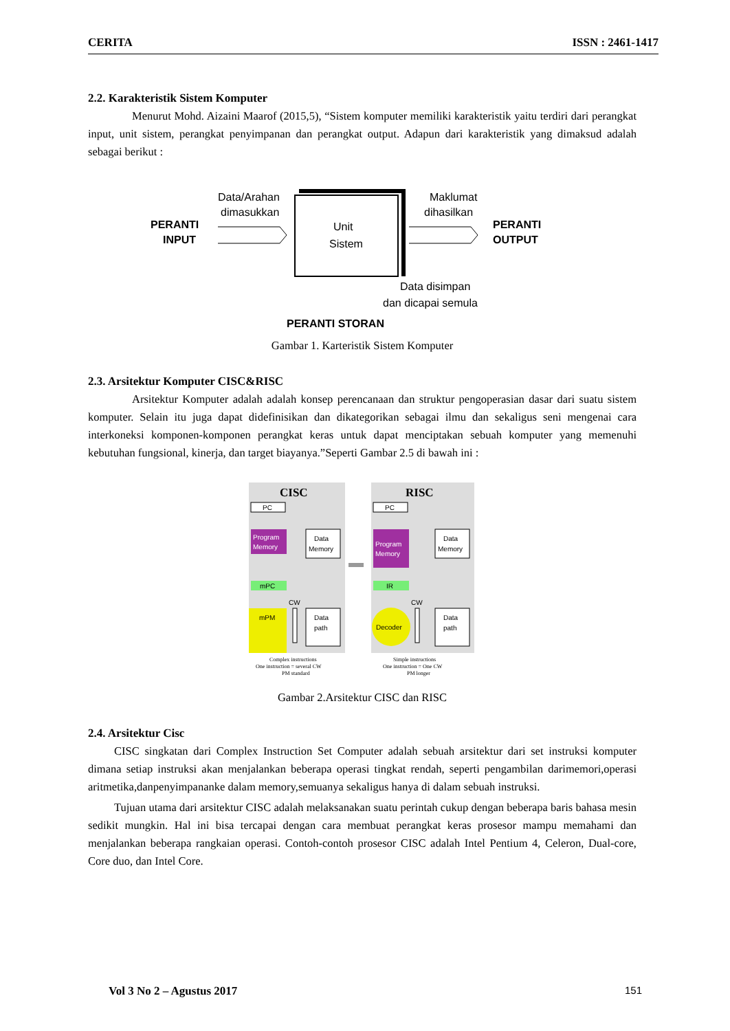CERITA ISSN : 2461-1417
2.2. Karakteristik Sistem Komputer
Menurut Mohd. Aizaini Maarof (2015,5), “Sistem komputer memiliki karakteristik yaitu terdiri dari perangkat input, unit sistem, perangkat penyimpanan dan perangkat output. Adapun dari karakteristik yang dimaksud adalah sebagai berikut :
PERANTI
INPUT
Data/Arahan
dimasukkan
Unit
Sistem
Maklumat
dihasilkan
PERANTI
OUTPUT
Data disimpan
dan dicapai semula
PERANTI STORAN
Gambar 1. Karteristik Sistem Komputer
2.3. Arsitektur Komputer CISC&RISC
Arsitektur Komputer adalah adalah konsep perencanaan dan struktur pengoperasian dasar dari suatu sistem komputer. Selain itu juga dapat didefinisikan dan dikategorikan sebagai ilmu dan sekaligus seni mengenai cara interkoneksi komponen-komponen perangkat keras untuk dapat menciptakan sebuah komputer yang memenuhi kebutuhan fungsional, kinerja, dan target biayanya.”Seperti Gambar 2.5 di bawah ini :
CISC
RISC
PC
Program
Memory
Data
Memory
mPC
CW
mPM
Data
path
PC
Program
Memory
Data
Memory
IR
CW
Decoder
Data
path
Complex instructions
One instruction = several CW
PM standard
Simple instructions
One instruction = One CW
PM longer
Gambar 2.Arsitektur CISC dan RISC
2.4. Arsitektur Cisc
CISC singkatan dari Complex Instruction Set Computer adalah sebuah arsitektur dari set instruksi komputer dimana setiap instruksi akan menjalankan beberapa operasi tingkat rendah, seperti pengambilan darimemori,operasi aritmetika,danpenyimpananke dalam memory,semuanya sekaligus hanya di dalam sebuah instruksi.
Tujuan utama dari arsitektur CISC adalah melaksanakan suatu perintah cukup dengan beberapa baris bahasa mesin sedikit mungkin. Hal ini bisa tercapai dengan cara membuat perangkat keras prosesor mampu memahami dan menjalankan beberapa rangkaian operasi. Contoh-contoh prosesor CISC adalah Intel Pentium 4, Celeron, Dual-core, Core duo, dan Intel Core.
Vol 3 No 2 – Agustus 2017 151